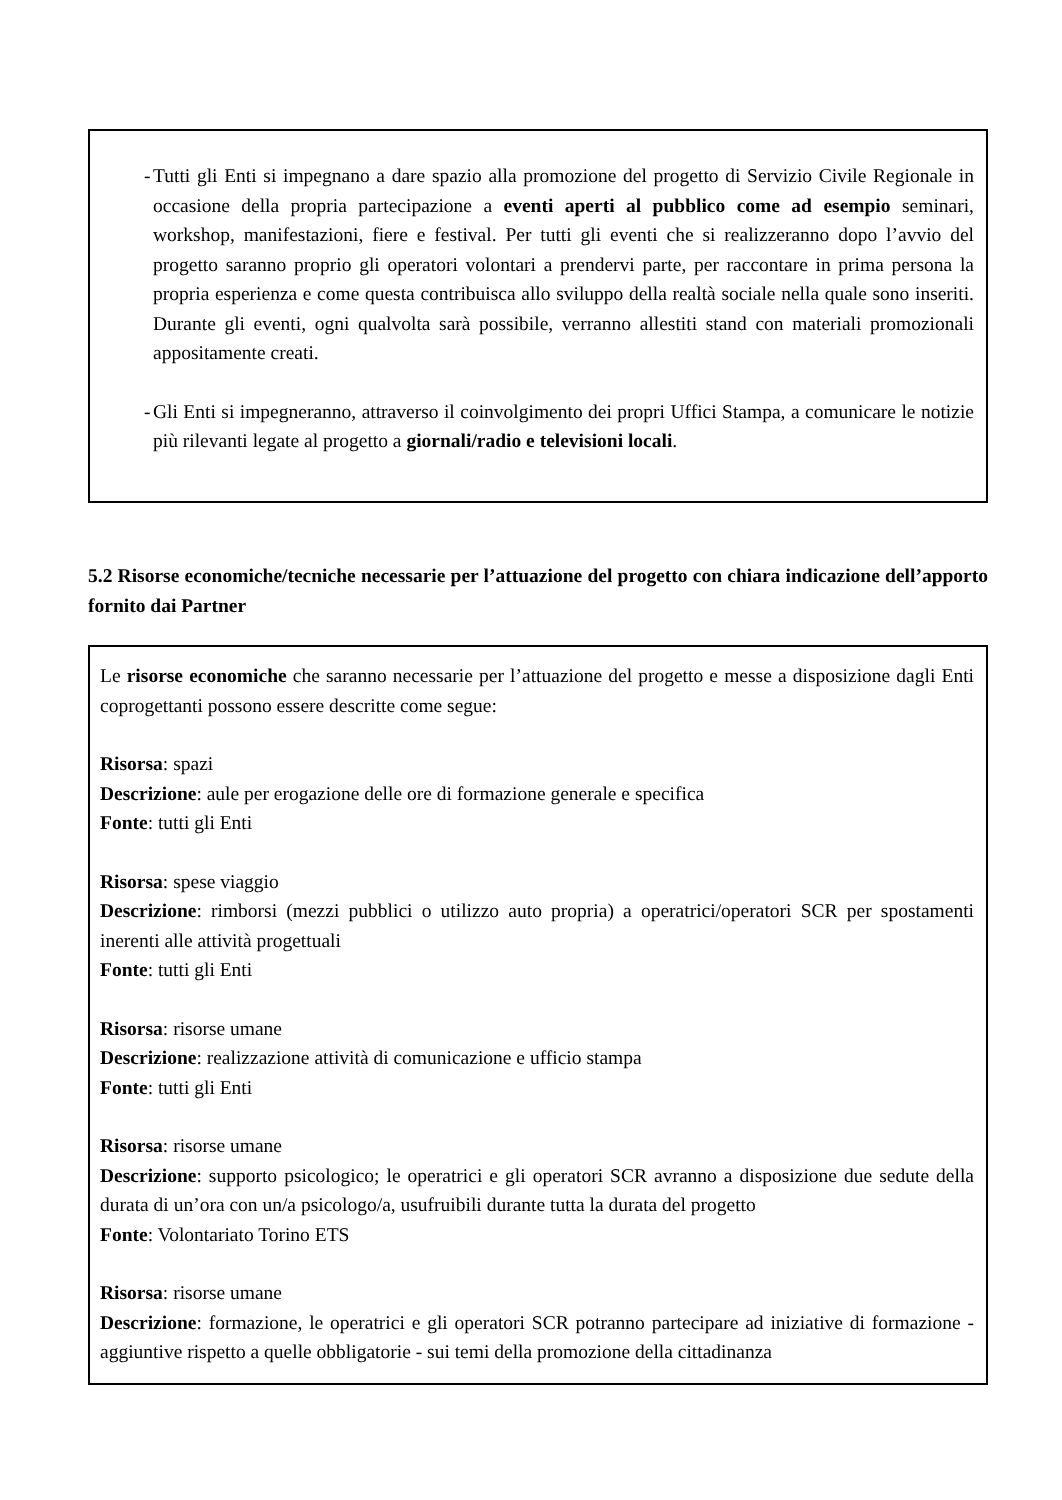- Tutti gli Enti si impegnano a dare spazio alla promozione del progetto di Servizio Civile Regionale in occasione della propria partecipazione a eventi aperti al pubblico come ad esempio seminari, workshop, manifestazioni, fiere e festival. Per tutti gli eventi che si realizzeranno dopo l’avvio del progetto saranno proprio gli operatori volontari a prendervi parte, per raccontare in prima persona la propria esperienza e come questa contribuisca allo sviluppo della realtà sociale nella quale sono inseriti. Durante gli eventi, ogni qualvolta sarà possibile, verranno allestiti stand con materiali promozionali appositamente creati.
- Gli Enti si impegneranno, attraverso il coinvolgimento dei propri Uffici Stampa, a comunicare le notizie più rilevanti legate al progetto a giornali/radio e televisioni locali.
5.2 Risorse economiche/tecniche necessarie per l’attuazione del progetto con chiara indicazione dell’apporto fornito dai Partner
Le risorse economiche che saranno necessarie per l’attuazione del progetto e messe a disposizione dagli Enti coprogettanti possono essere descritte come segue:
Risorsa: spazi
Descrizione: aule per erogazione delle ore di formazione generale e specifica
Fonte: tutti gli Enti
Risorsa: spese viaggio
Descrizione: rimborsi (mezzi pubblici o utilizzo auto propria) a operatrici/operatori SCR per spostamenti inerenti alle attività progettuali
Fonte: tutti gli Enti
Risorsa: risorse umane
Descrizione: realizzazione attività di comunicazione e ufficio stampa
Fonte: tutti gli Enti
Risorsa: risorse umane
Descrizione: supporto psicologico; le operatrici e gli operatori SCR avranno a disposizione due sedute della durata di un’ora con un/a psicologo/a, usufruibili durante tutta la durata del progetto
Fonte: Volontariato Torino ETS
Risorsa: risorse umane
Descrizione: formazione, le operatrici e gli operatori SCR potranno partecipare ad iniziative di formazione - aggiuntive rispetto a quelle obbligatorie - sui temi della promozione della cittadinanza